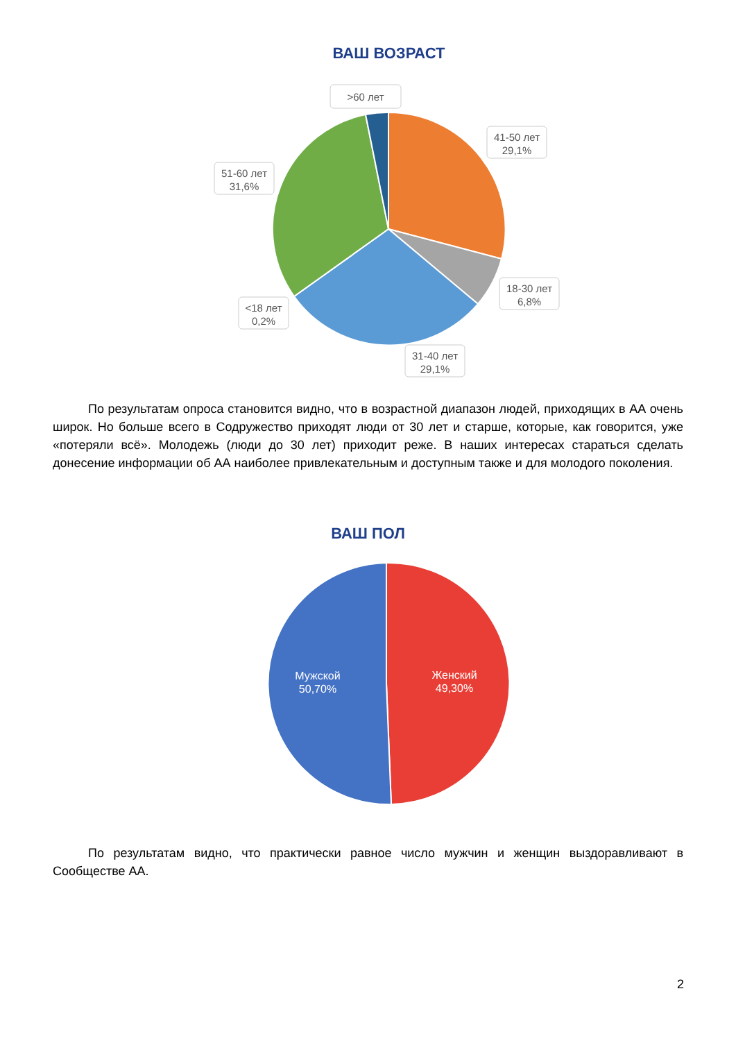ВАШ ВОЗРАСТ
>60 лет
41-50 лет
29,1%
51-60 лет
31,6%
18-30 лет
6,8%
<18 лет
0,2%
31-40 лет
29,1%
По результатам опроса становится видно, что в возрастной диапазон людей, приходящих в АА очень широк. Но больше всего в Содружество приходят люди от 30 лет и старше, которые, как говорится, уже «потеряли всё». Молодежь (люди до 30 лет) приходит реже. В наших интересах стараться сделать донесение информации об АА наиболее привлекательным и доступным также и для молодого поколения.
ВАШ ПОЛ
Мужской
50,70%
Женский
49,30%
По результатам видно, что практически равное число мужчин и женщин выздоравливают в Сообществе АА.
2